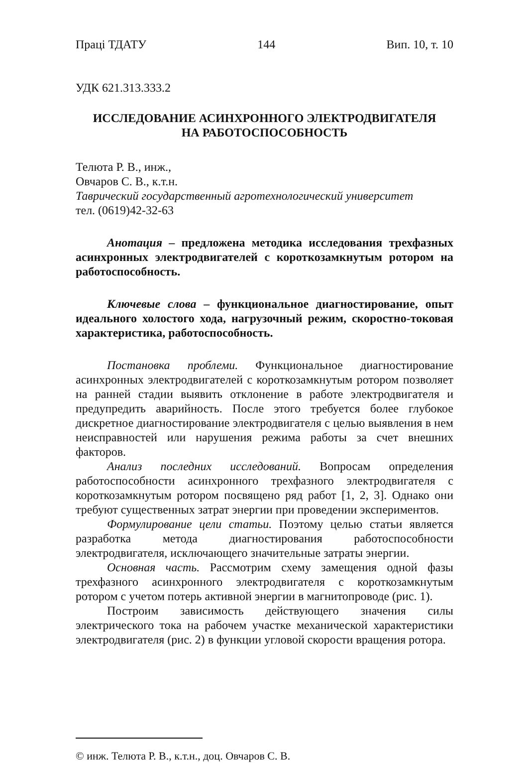Праці ТДАТУ 144 Вип. 10, т. 10
УДК 621.313.333.2
ИССЛЕДОВАНИЕ АСИНХРОННОГО ЭЛЕКТРОДВИГАТЕЛЯ
НА РАБОТОСПОСОБНОСТЬ
Телюта Р. В., инж.,
Овчаров С. В., к.т.н.
Таврический государственный агротехнологический университет
тел. (0619)42-32-63
Анотация – предложена методика исследования трехфазных асинхронных электродвигателей с короткозамкнутым ротором на работоспособность.
Ключевые слова – функциональное диагностирование, опыт идеального холостого хода, нагрузочный режим, скоростно-токовая характеристика, работоспособность.
Постановка проблеми. Функциональное диагностирование асинхронных электродвигателей с короткозамкнутым ротором позволяет на ранней стадии выявить отклонение в работе электродвигателя и предупредить аварийность. После этого требуется более глубокое дискретное диагностирование электродвигателя с целью выявления в нем неисправностей или нарушения режима работы за счет внешних факторов.
Анализ последних исследований. Вопросам определения работоспособности асинхронного трехфазного электродвигателя с короткозамкнутым ротором посвящено ряд работ [1, 2, 3]. Однако они требуют существенных затрат энергии при проведении экспериментов.
Формулирование цели статьи. Поэтому целью статьи является разработка метода диагностирования работоспособности электродвигателя, исключающего значительные затраты энергии.
Основная часть. Рассмотрим схему замещения одной фазы трехфазного асинхронного электродвигателя с короткозамкнутым ротором с учетом потерь активной энергии в магнитопроводе (рис. 1).
Построим зависимость действующего значения силы электрического тока на рабочем участке механической характеристики электродвигателя (рис. 2) в функции угловой скорости вращения ротора.
© инж. Телюта Р. В., к.т.н., доц. Овчаров С. В.